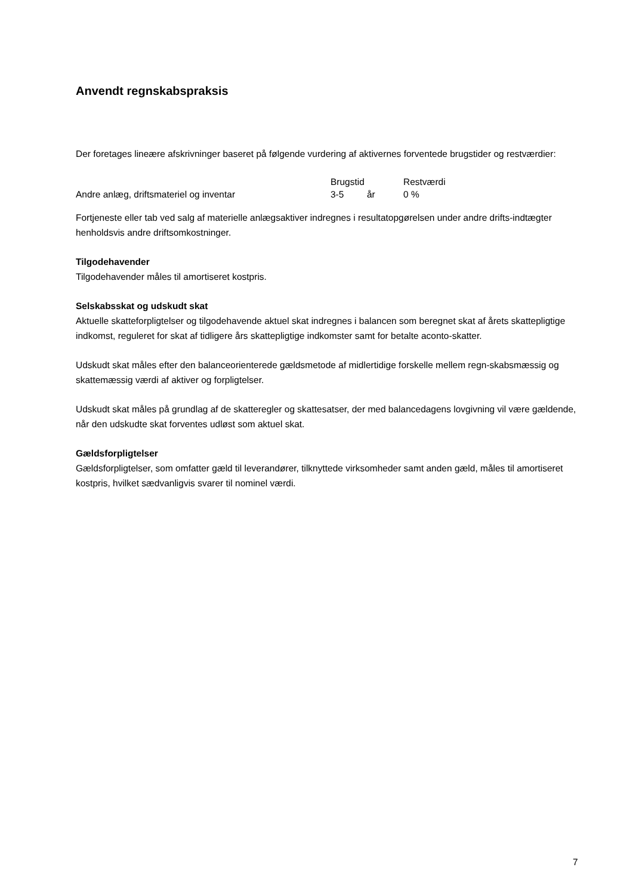Anvendt regnskabspraksis
Der foretages lineære afskrivninger baseret på følgende vurdering af aktivernes forventede brugstider og restværdier:
| | Brugstid | | Restværdi |
| --- | --- | --- | --- |
| Andre anlæg, driftsmateriel og inventar | 3-5 | år | 0 % |
Fortjeneste eller tab ved salg af materielle anlægsaktiver indregnes i resultatopgørelsen under andre drifts-indtægter henholdsvis andre driftsomkostninger.
Tilgodehavender
Tilgodehavender måles til amortiseret kostpris.
Selskabsskat og udskudt skat
Aktuelle skatteforpligtelser og tilgodehavende aktuel skat indregnes i balancen som beregnet skat af årets skattepligtige indkomst, reguleret for skat af tidligere års skattepligtige indkomster samt for betalte aconto-skatter.
Udskudt skat måles efter den balanceorienterede gældsmetode af midlertidige forskelle mellem regn-skabsmæssig og skattemæssig værdi af aktiver og forpligtelser.
Udskudt skat måles på grundlag af de skatteregler og skattesatser, der med balancedagens lovgivning vil være gældende, når den udskudte skat forventes udløst som aktuel skat.
Gældsforpligtelser
Gældsforpligtelser, som omfatter gæld til leverandører, tilknyttede virksomheder samt anden gæld, måles til amortiseret kostpris, hvilket sædvanligvis svarer til nominel værdi.
7